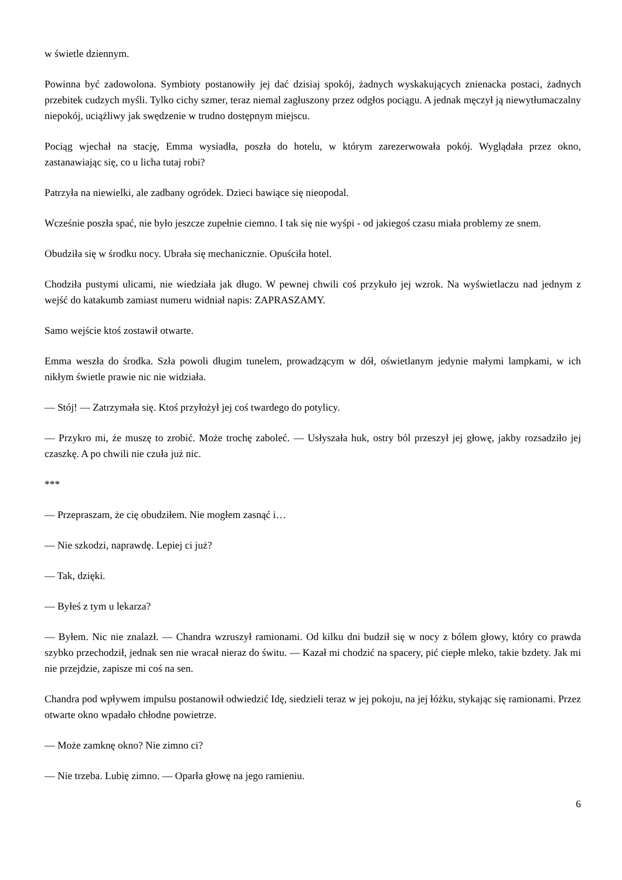w świetle dziennym.
Powinna być zadowolona. Symbioty postanowiły jej dać dzisiaj spokój, żadnych wyskakujących znienacka postaci, żadnych przebitek cudzych myśli. Tylko cichy szmer, teraz niemal zagłuszony przez odgłos pociągu. A jednak męczył ją niewytłumaczalny niepokój, uciążliwy jak swędzenie w trudno dostępnym miejscu.
Pociąg wjechał na stację, Emma wysiadła, poszła do hotelu, w którym zarezerwowała pokój. Wyglądała przez okno, zastanawiając się, co u licha tutaj robi?
Patrzyła na niewielki, ale zadbany ogródek. Dzieci bawiące się nieopodal.
Wcześnie poszła spać, nie było jeszcze zupełnie ciemno. I tak się nie wyśpi - od jakiegoś czasu miała problemy ze snem.
Obudziła się w środku nocy. Ubrała się mechanicznie. Opuściła hotel.
Chodziła pustymi ulicami, nie wiedziała jak długo. W pewnej chwili coś przykuło jej wzrok. Na wyświetlaczu nad jednym z wejść do katakumb zamiast numeru widniał napis: ZAPRASZAMY.
Samo wejście ktoś zostawił otwarte.
Emma weszła do środka. Szła powoli długim tunelem, prowadzącym w dół, oświetlanym jedynie małymi lampkami, w ich nikłym świetle prawie nic nie widziała.
— Stój! — Zatrzymała się. Ktoś przyłożył jej coś twardego do potylicy.
— Przykro mi, że muszę to zrobić. Może trochę zaboleć. — Usłyszała huk, ostry ból przeszył jej głowę, jakby rozsadziło jej czaszkę. A po chwili nie czuła już nic.
***
— Przepraszam, że cię obudziłem. Nie mogłem zasnąć i…
— Nie szkodzi, naprawdę. Lepiej ci już?
— Tak, dzięki.
— Byłeś z tym u lekarza?
— Byłem. Nic nie znalazł. — Chandra wzruszył ramionami. Od kilku dni budził się w nocy z bólem głowy, który co prawda szybko przechodził, jednak sen nie wracał nieraz do świtu. — Kazał mi chodzić na spacery, pić ciepłe mleko, takie bzdety. Jak mi nie przejdzie, zapisze mi coś na sen.
Chandra pod wpływem impulsu postanowił odwiedzić Idę, siedzieli teraz w jej pokoju, na jej łóżku, stykając się ramionami. Przez otwarte okno wpadało chłodne powietrze.
— Może zamknę okno? Nie zimno ci?
— Nie trzeba. Lubię zimno. — Oparła głowę na jego ramieniu.
6